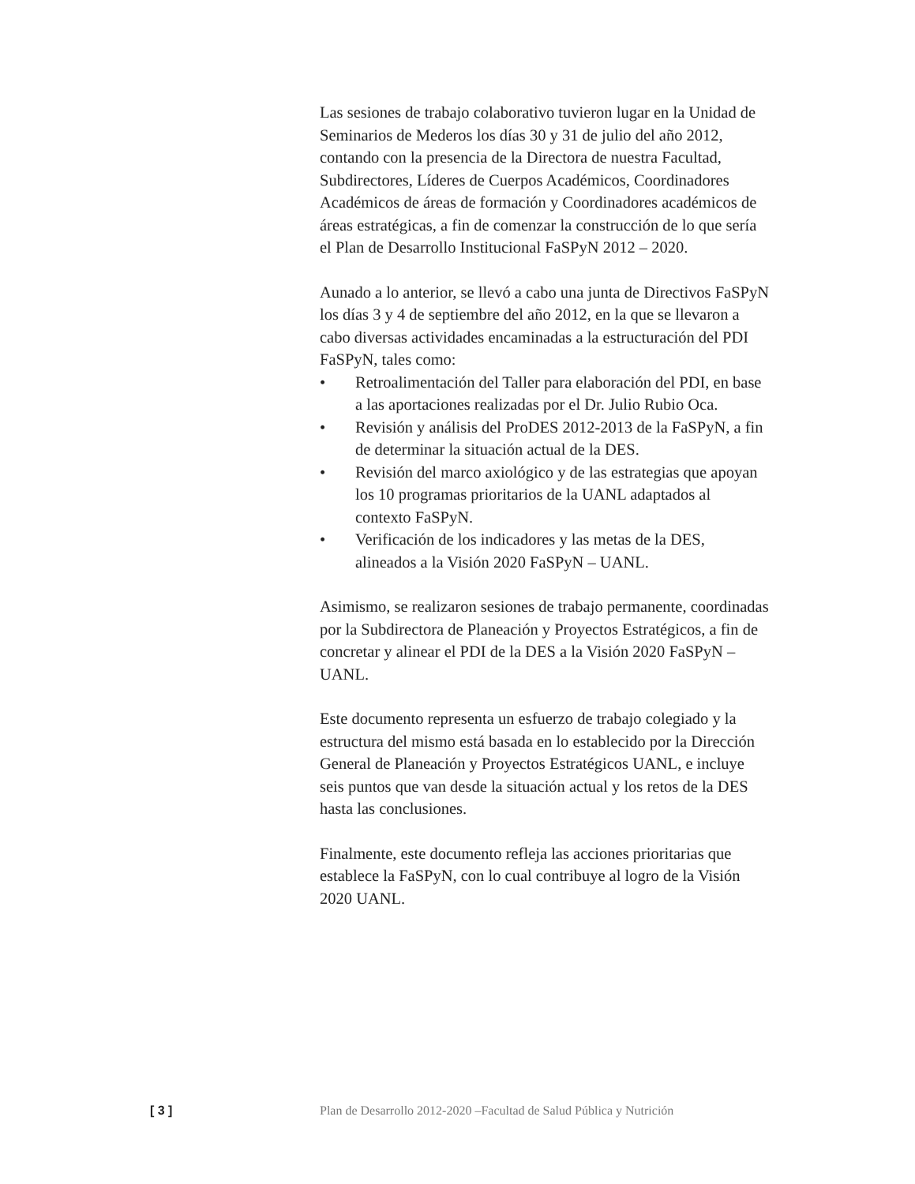Las sesiones de trabajo colaborativo tuvieron lugar en la Unidad de Seminarios de Mederos los días 30 y 31 de julio del año 2012, contando con la presencia de la Directora de nuestra Facultad, Subdirectores, Líderes de Cuerpos Académicos, Coordinadores Académicos de áreas de formación y Coordinadores académicos de áreas estratégicas, a fin de comenzar la construcción de lo que sería el Plan de Desarrollo Institucional FaSPyN 2012 – 2020.
Aunado a lo anterior, se llevó a cabo una junta de Directivos FaSPyN los días 3 y 4 de septiembre del año 2012, en la que se llevaron a cabo diversas actividades encaminadas a la estructuración del PDI FaSPyN, tales como:
• Retroalimentación del Taller para elaboración del PDI, en base a las aportaciones realizadas por el Dr. Julio Rubio Oca.
• Revisión y análisis del ProDES 2012-2013 de la FaSPyN, a fin de determinar la situación actual de la DES.
• Revisión del marco axiológico y de las estrategias que apoyan los 10 programas prioritarios de la UANL adaptados al contexto FaSPyN.
• Verificación de los indicadores y las metas de la DES, alineados a la Visión 2020 FaSPyN – UANL.
Asimismo, se realizaron sesiones de trabajo permanente, coordinadas por la Subdirectora de Planeación y Proyectos Estratégicos, a fin de concretar y alinear el PDI de la DES a la Visión 2020 FaSPyN – UANL.
Este documento representa un esfuerzo de trabajo colegiado y la estructura del mismo está basada en lo establecido por la Dirección General de Planeación y Proyectos Estratégicos UANL, e incluye seis puntos que van desde la situación actual y los retos de la DES hasta las conclusiones.
Finalmente, este documento refleja las acciones prioritarias que establece la FaSPyN, con lo cual contribuye al logro de la Visión 2020 UANL.
[ 3 ] Plan de Desarrollo 2012-2020 –Facultad de Salud Pública y Nutrición